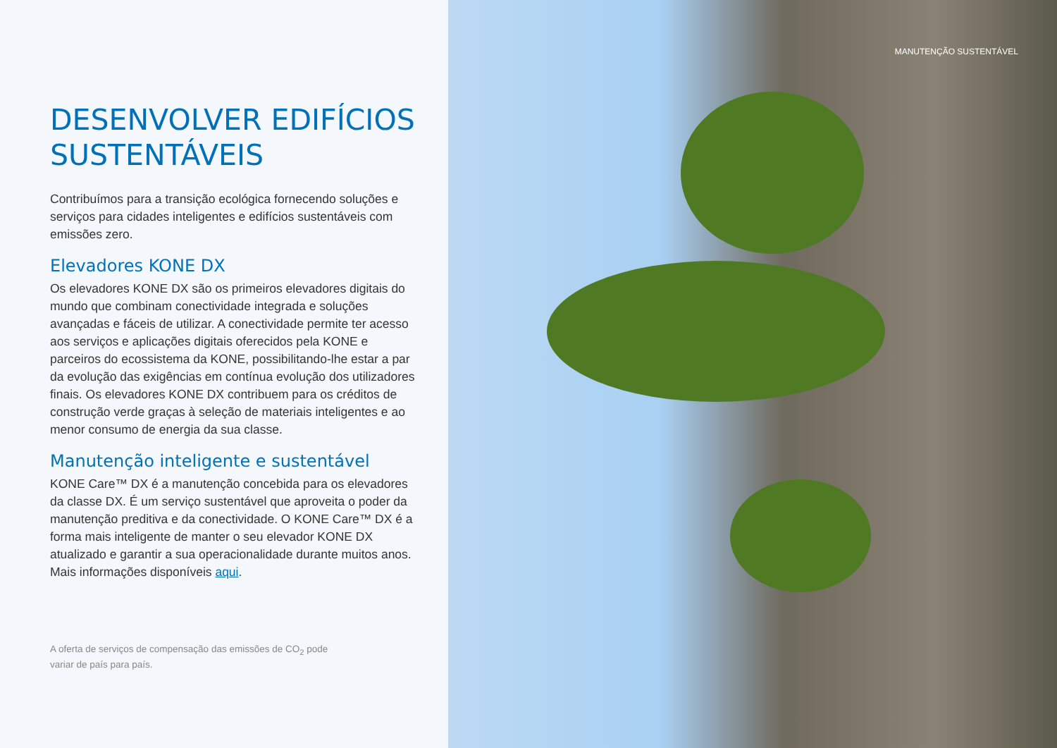DESENVOLVER EDIFÍCIOS SUSTENTÁVEIS
Contribuímos para a transição ecológica fornecendo soluções e serviços para cidades inteligentes e edifícios sustentáveis com emissões zero.
Elevadores KONE DX
Os elevadores KONE DX são os primeiros elevadores digitais do mundo que combinam conectividade integrada e soluções avançadas e fáceis de utilizar. A conectividade permite ter acesso aos serviços e aplicações digitais oferecidos pela KONE e parceiros do ecossistema da KONE, possibilitando-lhe estar a par da evolução das exigências em contínua evolução dos utilizadores finais. Os elevadores KONE DX contribuem para os créditos de construção verde graças à seleção de materiais inteligentes e ao menor consumo de energia da sua classe.
Manutenção inteligente e sustentável
KONE Care™ DX é a manutenção concebida para os elevadores da classe DX. É um serviço sustentável que aproveita o poder da manutenção preditiva e da conectividade. O KONE Care™ DX é a forma mais inteligente de manter o seu elevador KONE DX atualizado e garantir a sua operacionalidade durante muitos anos. Mais informações disponíveis aqui.
A oferta de serviços de compensação das emissões de CO<sub>2</sub> pode
variar de país para país.
MANUTENÇÃO SUSTENTÁVEL